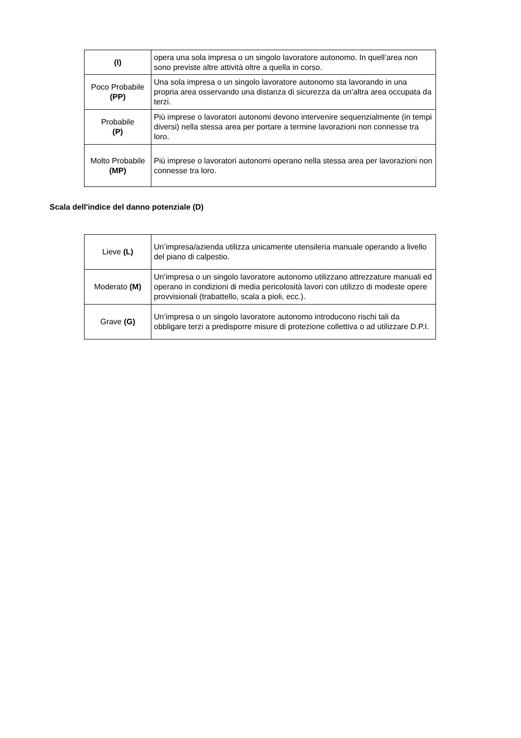| (I) | opera una sola impresa o un singolo lavoratore autonomo. In quell’area non sono previste altre attività oltre a quella in corso. |
| Poco Probabile (PP) | Una sola impresa o un singolo lavoratore autonomo sta lavorando in una propria area osservando una distanza di sicurezza da un’altra area occupata da terzi. |
| Probabile (P) | Più imprese o lavoratori autonomi devono intervenire sequenzialmente (in tempi diversi) nella stessa area per portare a termine lavorazioni non connesse tra loro. |
| Molto Probabile (MP) | Più imprese o lavoratori autonomi operano nella stessa area per lavorazioni non connesse tra loro. |
Scala dell'indice del danno potenziale (D)
| Lieve (L) | Un’impresa/azienda utilizza unicamente utensileria manuale operando a livello del piano di calpestio. |
| Moderato (M) | Un’impresa o un singolo lavoratore autonomo utilizzano attrezzature manuali ed operano in condizioni di media pericolosità lavori con utilizzo di modeste opere provvisionali (trabattello, scala a pioli, ecc.). |
| Grave (G) | Un’impresa o un singolo lavoratore autonomo introducono rischi tali da obbligare terzi a predisporre misure di protezione collettiva o ad utilizzare D.P.I. |